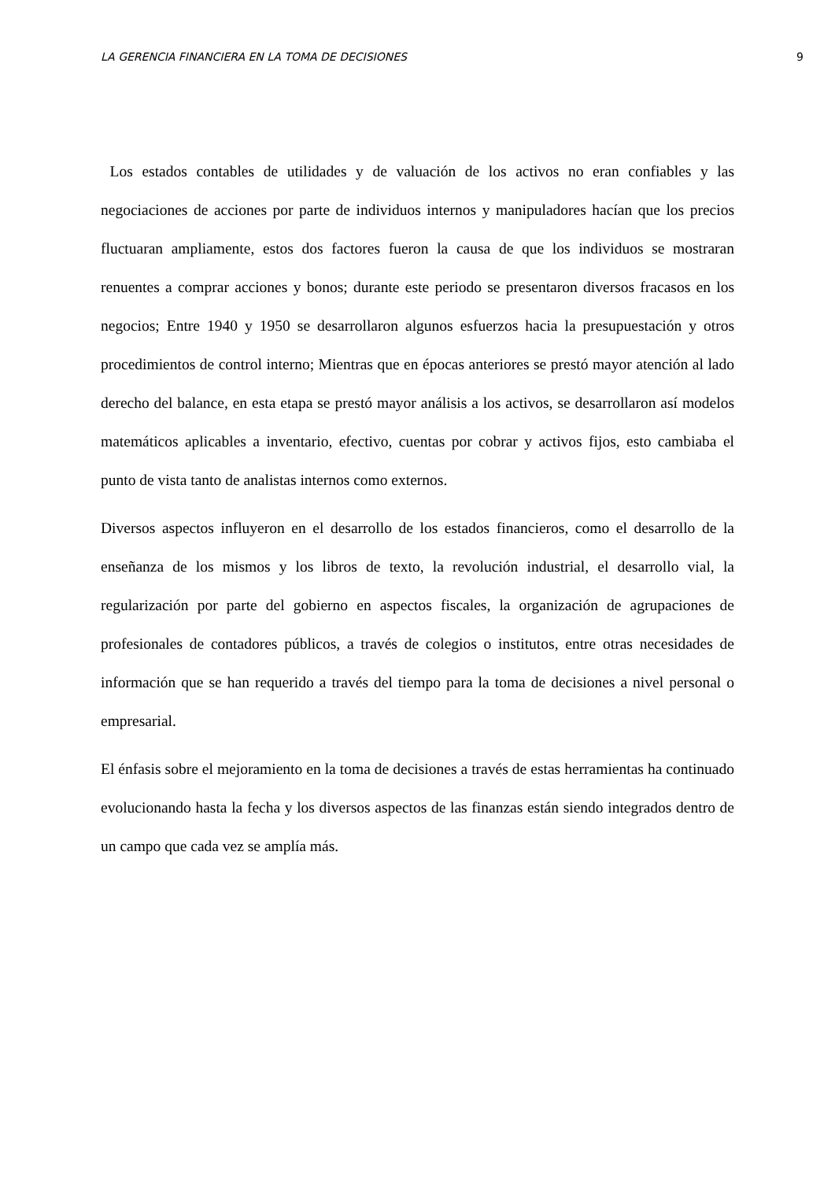LA GERENCIA FINANCIERA EN LA TOMA DE DECISIONES 9
Los estados contables de utilidades y de valuación de los activos no eran confiables y las negociaciones de acciones por parte de individuos internos y manipuladores hacían que los precios fluctuaran ampliamente, estos dos factores fueron la causa de que los individuos se mostraran renuentes a comprar acciones y bonos; durante este periodo se presentaron diversos fracasos en los negocios; Entre 1940 y 1950 se desarrollaron algunos esfuerzos hacia la presupuestación y otros procedimientos de control interno; Mientras que en épocas anteriores se prestó mayor atención al lado derecho del balance, en esta etapa se prestó mayor análisis a los activos, se desarrollaron así modelos matemáticos aplicables a inventario, efectivo, cuentas por cobrar y activos fijos, esto cambiaba el punto de vista tanto de analistas internos como externos.
Diversos aspectos influyeron en el desarrollo de los estados financieros, como el desarrollo de la enseñanza de los mismos y los libros de texto, la revolución industrial, el desarrollo vial, la regularización por parte del gobierno en aspectos fiscales, la organización de agrupaciones de profesionales de contadores públicos, a través de colegios o institutos, entre otras necesidades de información que se han requerido a través del tiempo para la toma de decisiones a nivel personal o empresarial.
El énfasis sobre el mejoramiento en la toma de decisiones a través de estas herramientas ha continuado evolucionando hasta la fecha y los diversos aspectos de las finanzas están siendo integrados dentro de un campo que cada vez se amplía más.